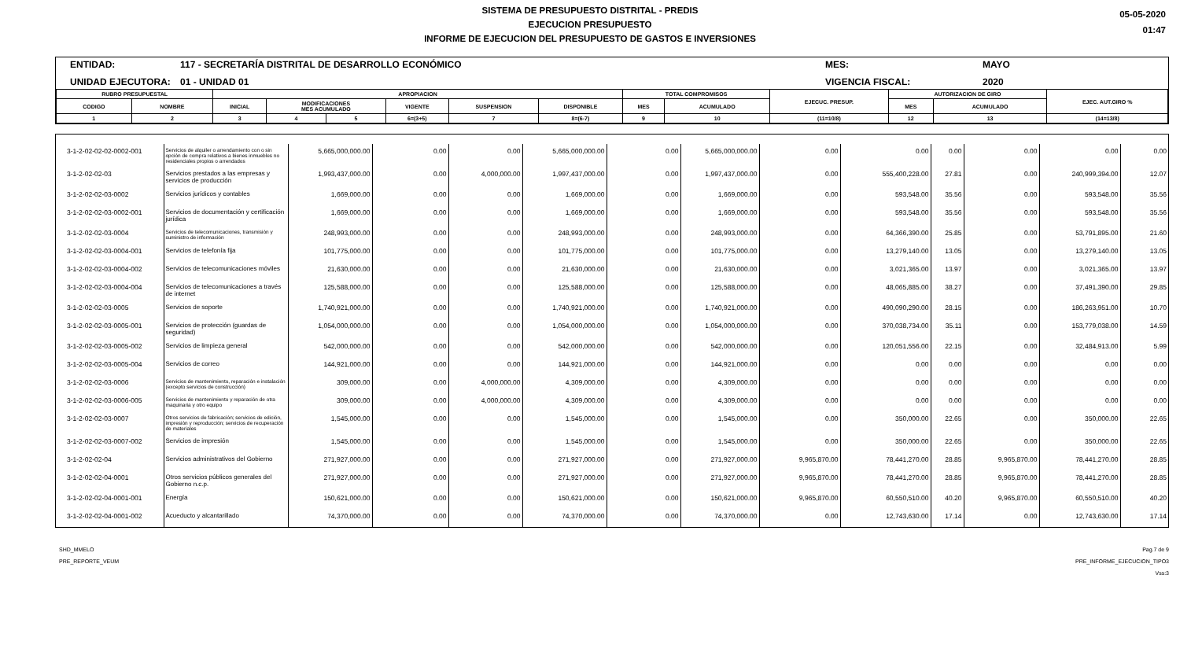SISTEMA DE PRESUPUESTO DISTRITAL - PREDIS
EJECUCION PRESUPUESTO
INFORME DE EJECUCION DEL PRESUPUESTO DE GASTOS E INVERSIONES
05-05-2020
01:47
ENTIDAD: 117 - SECRETARÍA DISTRITAL DE DESARROLLO ECONÓMICO MES: MAYO UNIDAD EJECUTORA: 01 - UNIDAD 01 VIGENCIA FISCAL: 2020
| RUBRO PRESUPUESTAL | | APROPIACION | | | | | | TOTAL COMPROMISOS | | EJECUC. PRESUP. | AUTORIZACION DE GIRO | | EJEC. AUT.GIRO % |
| --- | --- | --- | --- | --- | --- | --- | --- | --- | --- | --- | --- | --- | --- |
| CODIGO | NOMBRE | INICIAL | MODIFICACIONES MES ACUMULADO | | VIGENTE | SUSPENSION | DISPONIBLE | MES | ACUMULADO | | MES | ACUMULADO | |
| 1 | 2 | 3 | 4 | 5 | 6=(3+5) | 7 | 8=(6-7) | 9 | 10 | (11=10/8) | 12 | 13 | (14=13/8) |
| 3-1-2-02-02-02-0002-001 | Servicios de alquiler o arrendamiento con o sin opción de compra relativos a bienes inmuebles no residenciales propios o arrendados | 5,665,000,000.00 | 0.00 | 0.00 | 5,665,000,000.00 | 0.00 | 5,665,000,000.00 | 0.00 | 0.00 | 0.00 | 0.00 | 0.00 | 0.00 |
| 3-1-2-02-02-03 | Servicios prestados a las empresas y servicios de producción | 1,993,437,000.00 | 0.00 | 4,000,000.00 | 1,997,437,000.00 | 0.00 | 1,997,437,000.00 | 0.00 | 555,400,228.00 | 27.81 | 0.00 | 240,999,394.00 | 12.07 |
| 3-1-2-02-02-03-0002 | Servicios jurídicos y contables | 1,669,000.00 | 0.00 | 0.00 | 1,669,000.00 | 0.00 | 1,669,000.00 | 0.00 | 593,548.00 | 35.56 | 0.00 | 593,548.00 | 35.56 |
| 3-1-2-02-02-03-0002-001 | Servicios de documentación y certificación jurídica | 1,669,000.00 | 0.00 | 0.00 | 1,669,000.00 | 0.00 | 1,669,000.00 | 0.00 | 593,548.00 | 35.56 | 0.00 | 593,548.00 | 35.56 |
| 3-1-2-02-02-03-0004 | Servicios de telecomunicaciones, transmisión y suministro de información | 248,993,000.00 | 0.00 | 0.00 | 248,993,000.00 | 0.00 | 248,993,000.00 | 0.00 | 64,366,390.00 | 25.85 | 0.00 | 53,791,895.00 | 21.60 |
| 3-1-2-02-02-03-0004-001 | Servicios de telefonía fija | 101,775,000.00 | 0.00 | 0.00 | 101,775,000.00 | 0.00 | 101,775,000.00 | 0.00 | 13,279,140.00 | 13.05 | 0.00 | 13,279,140.00 | 13.05 |
| 3-1-2-02-02-03-0004-002 | Servicios de telecomunicaciones móviles | 21,630,000.00 | 0.00 | 0.00 | 21,630,000.00 | 0.00 | 21,630,000.00 | 0.00 | 3,021,365.00 | 13.97 | 0.00 | 3,021,365.00 | 13.97 |
| 3-1-2-02-02-03-0004-004 | Servicios de telecomunicaciones a través de internet | 125,588,000.00 | 0.00 | 0.00 | 125,588,000.00 | 0.00 | 125,588,000.00 | 0.00 | 48,065,885.00 | 38.27 | 0.00 | 37,491,390.00 | 29.85 |
| 3-1-2-02-02-03-0005 | Servicios de soporte | 1,740,921,000.00 | 0.00 | 0.00 | 1,740,921,000.00 | 0.00 | 1,740,921,000.00 | 0.00 | 490,090,290.00 | 28.15 | 0.00 | 186,263,951.00 | 10.70 |
| 3-1-2-02-02-03-0005-001 | Servicios de protección (guardas de seguridad) | 1,054,000,000.00 | 0.00 | 0.00 | 1,054,000,000.00 | 0.00 | 1,054,000,000.00 | 0.00 | 370,038,734.00 | 35.11 | 0.00 | 153,779,038.00 | 14.59 |
| 3-1-2-02-02-03-0005-002 | Servicios de limpieza general | 542,000,000.00 | 0.00 | 0.00 | 542,000,000.00 | 0.00 | 542,000,000.00 | 0.00 | 120,051,556.00 | 22.15 | 0.00 | 32,484,913.00 | 5.99 |
| 3-1-2-02-02-03-0005-004 | Servicios de correo | 144,921,000.00 | 0.00 | 0.00 | 144,921,000.00 | 0.00 | 144,921,000.00 | 0.00 | 0.00 | 0.00 | 0.00 | 0.00 | 0.00 |
| 3-1-2-02-02-03-0006 | Servicios de mantenimiento, reparación e instalación (excepto servicios de construcción) | 309,000.00 | 0.00 | 4,000,000.00 | 4,309,000.00 | 0.00 | 4,309,000.00 | 0.00 | 0.00 | 0.00 | 0.00 | 0.00 | 0.00 |
| 3-1-2-02-02-03-0006-005 | Servicios de mantenimiento y reparación de otra maquinaria y otro equipo | 309,000.00 | 0.00 | 4,000,000.00 | 4,309,000.00 | 0.00 | 4,309,000.00 | 0.00 | 0.00 | 0.00 | 0.00 | 0.00 | 0.00 |
| 3-1-2-02-02-03-0007 | Otros servicios de fabricación; servicios de edición, impresión y reproducción; servicios de recuperación de materiales | 1,545,000.00 | 0.00 | 0.00 | 1,545,000.00 | 0.00 | 1,545,000.00 | 0.00 | 350,000.00 | 22.65 | 0.00 | 350,000.00 | 22.65 |
| 3-1-2-02-02-03-0007-002 | Servicios de impresión | 1,545,000.00 | 0.00 | 0.00 | 1,545,000.00 | 0.00 | 1,545,000.00 | 0.00 | 350,000.00 | 22.65 | 0.00 | 350,000.00 | 22.65 |
| 3-1-2-02-02-04 | Servicios administrativos del Gobierno | 271,927,000.00 | 0.00 | 0.00 | 271,927,000.00 | 0.00 | 271,927,000.00 | 9,965,870.00 | 78,441,270.00 | 28.85 | 9,965,870.00 | 78,441,270.00 | 28.85 |
| 3-1-2-02-02-04-0001 | Otros servicios públicos generales del Gobierno n.c.p. | 271,927,000.00 | 0.00 | 0.00 | 271,927,000.00 | 0.00 | 271,927,000.00 | 9,965,870.00 | 78,441,270.00 | 28.85 | 9,965,870.00 | 78,441,270.00 | 28.85 |
| 3-1-2-02-02-04-0001-001 | Energía | 150,621,000.00 | 0.00 | 0.00 | 150,621,000.00 | 0.00 | 150,621,000.00 | 9,965,870.00 | 60,550,510.00 | 40.20 | 9,965,870.00 | 60,550,510.00 | 40.20 |
| 3-1-2-02-02-04-0001-002 | Acueducto y alcantarillado | 74,370,000.00 | 0.00 | 0.00 | 74,370,000.00 | 0.00 | 74,370,000.00 | 0.00 | 12,743,630.00 | 17.14 | 0.00 | 12,743,630.00 | 17.14 |
SHD_MMELO
PRE_REPORTE_VEUM
Pag.7 de 9
PRE_INFORME_EJECUCION_TIPO3
Vss:3